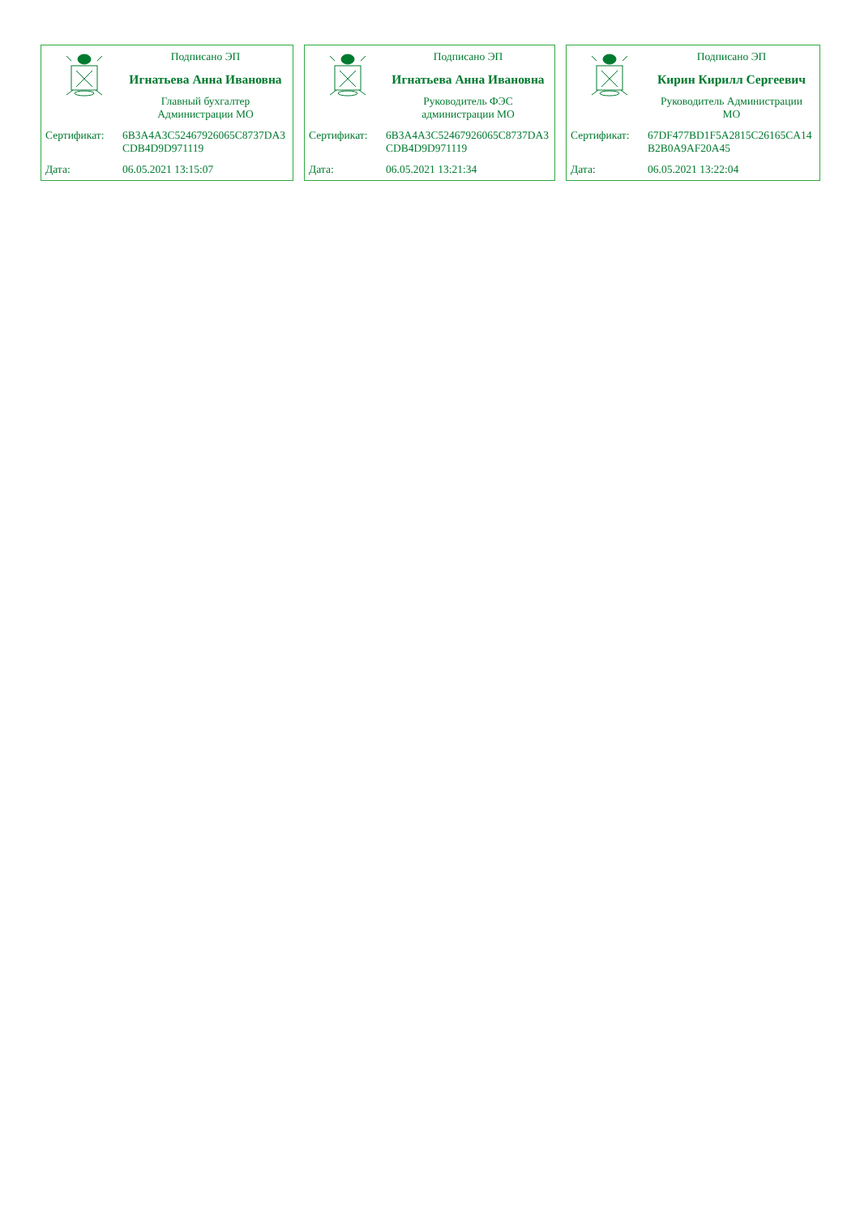Подписано ЭП
Игнатьева Анна Ивановна
Главный бухгалтер
Администрации МО
Сертификат: 6B3A4A3C52467926065C8737DA3CDB4D9D971119
Дата: 06.05.2021 13:15:07
Подписано ЭП
Игнатьева Анна Ивановна
Руководитель ФЭС
администрации МО
Сертификат: 6B3A4A3C52467926065C8737DA3CDB4D9D971119
Дата: 06.05.2021 13:21:34
Подписано ЭП
Кирин Кирилл Сергеевич
Руководитель Администрации
МО
Сертификат: 67DF477BD1F5A2815C26165CA14B2B0A9AF20A45
Дата: 06.05.2021 13:22:04